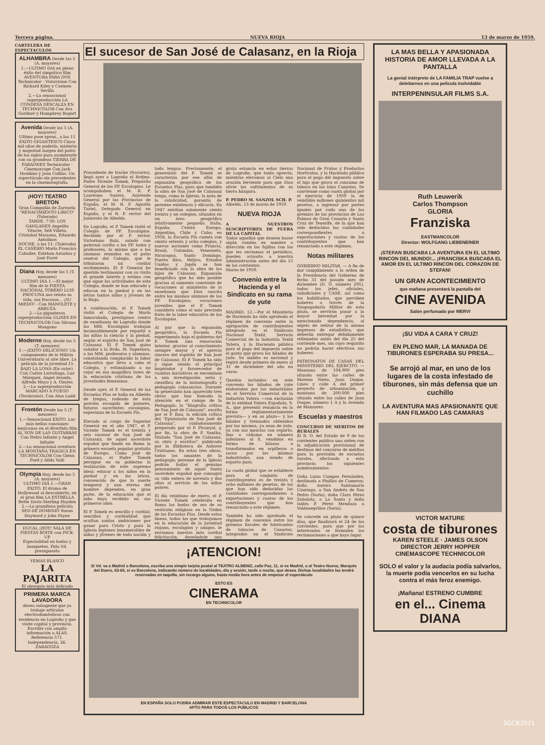Tercera página. NUEVA RIOJA 13 de marzo de 1959.
CARTELERA DE ESPECTACULOS
ALHAMBRA Desde las 5 (A. mayores)
1.—ULTIMO DIA en pleno éxito del simpático film AVENTURA PARA DOS Technicolor - Vistavision Con Richard Kiley y Carmen Sevilla
2.—La sensacional superproducción LA CONDESA DESCALZA EN TECHNICOLOR Con Ava Gardner y Humphrey Bogart
Avenida Desde las 5 (A. mayores)
Ultimo pase aprox., a las 11 EXITO GIGANTESCO Cinco mil años de poderío, misterio y majestad surgen del polvo de los siglos para asombrarle con su grandeza TIERRA DE FARAONES Technicolor - Cinemascope Con Jack Hawkins y Joan Collins. Un espectáculo sin precedentes en la cinematografía.
¡HOY! TEATRO BRETON
Gran Compañía de Zarzuela "RENACIMIENTO LIRICO" (Tolerado)
TARDE, 7'30: LOS GAVILANES Angelita Vitucte, Sefi Villeta, Cristobal Massana, Eduardo Antolinos
NOCHE, a las 11: (Tolerado) EL CASERIO María Francica Caballer, Esteban Astarloa y José Farré
Diana Hoy, desde las 5 (T. menores)
ULTIMO DIA 1.—El mejor film de la FIESTA NACIONAL TORERO LUIS PROCUNA nos relata su vida, sus fracasos... ¡SU MIEDO! - Con MANOLETE y ARRUZA.
2.—La gigantesca superproducción ULISES EN TECHNICOLOR Con Silvana Mangano
Moderno Hoy, desde las 5 (T. menores)
1.—¡EXITO DELICIOSO! Un campamento de la Milicia Universitaria al aire libre. La película de la juventud 15 BAJO LA LONA (En color). Con Carlos Larrañaga, Luz Márquez, Angel Aranda, Alfredo Mayo y A. Ozores
2.—La superproducción MARCADO A FUEGO (Tecnicolor). Con Alan Ladd
Frontón Desde las 5 (T. menores)
1.—Sensacional EXITO. Las más bellas canciones mejicanas en el divertido film AL SON DE LAS GUITARRAS Con Pedro Infante y Angel Infante
2.—La sensacional aventura LA MONTAÑA TRAGICA EN TECHNICOLOR Con Glenn Ford y Alida Valli
Olympia Hoy, desde las 5 (A. mayores)
ULTIMO DIA 1.—GRAN EXITO. El drama de Hollywood al descubierto, en el gran film LA ESTRELLA Bette Davis-Sterling Hayden
2.—La grandiosa película SED DE DOMINIO Susan Hayward y John Payne
DUCAL ¡HOY! SALA DE FIESTAS BOITE con PICK-UP
Especialidad en bodas y banquetes. Pida Vd. presupuesto
YEMAS BLASCO
LA PAJARITA
El obsequio más delicado
PRIMERA MARCA LAVADORA
desea subagente que ya trabaje artículos electrodomésticos con residencia en Logroño y que visite capital y provincia. Escribir con amplia información a ALAS. Referencia 571. Independencia, 26. ZARAGOZA
El sucesor de San José de Calasanz, en la Rioja
Procedente de Irache (Navarra), llegó ayer a Logroño el Rvdmo. Padre Vicente Tomek, Prepósito General de los PP. Escolapios. Le acompañaban el M. R. P. Laureano Suárez, Asistente General por las Provincias de España; el M. R. P. Agustín Turiel, Delegado General en España, y el R. P. rector del Juniorato de Albelda.
En Logroño, el P. Tomek visitó el Colegio de PP. Escolapios. Recibido por el P. rector, Victoriano Ruiz, saludó con paternal cariño a los PP. todos y profesores, lo mismo que a los alumnos reunidos en el patio central del Colegio, que le tributaron un cordial recibimiento. El P. General he querido testimoniar con su visita el grande interés y estima con que sigue las actividades de este Colegio, donde se han educado y educan en la piedad y en las letras tantos niños y jóvenes de la Rioja.
A continuación, el P. Tomek visitó el Colegio de María Inmaculada, prestigioso centro de enseñanza de Logroño donde las MM. Escolapias trabajan incansablemente por repartir a las niñas la ciencia y la piedad, según el espíritu de San José de Calasanz. El P. Tomek quiso saludar a la Rvda. M. Superiora, a las MM. profesoras y alumnas, constatando complacido la labor educativa que lleva a cabo el Colegio, y estimulando a no cejar en esa magnífica tarea de la educación cristiana de las juventudes femeninas.
Desde ayer, el P. General de las Escuelas Pías se halla en Albelda de Iregua, rodeado de ésta porción escogida de juniores, futuros sacerdotes escolapios, esperanza de la Escuela Pía.
Elevado al cargo de Superior General en el año 1947, el P. Vicente Tomek es el treinta y seis sucesor de San José de Calasanz, de aquel sacerdote español que fundó en Roma la primera escuela popular gratuita de Europa. Como José de Calasanz, el Padre Tomek persigue en su gobierno la realización de este supremo ideal: educar a los niños en la piedad y en las letras, convencido de que la suerte temporal y aun eterna del hombre dependen, en gran parte, de la educación que el niño haya recibido en sus primeros años.
El P. Tomek es sencillo y cordial; sencillez y cordialidad que ocultan santas ambiciones por ganar para Cristo y para la Iglesia legiones innumerables de niños y jóvenes de toda nación y toda lengua. Precisamente, el generalato del P. Tomek se caracteriza por ese afán de expansión geográfica de las Escuelas Pías, para que también la obra de San José de Calasanz tenga, como la Iglesia, la nota de la catolicidad, garantía de perenne existencia y eficacia. En 1947 existían solamente ciento treinta y un colegios, situados en un área geográfica relativamente pequeña: Italia, España, Centro Europa, Argentina, Chile y Cuba; en 1958, la Escuela Pía cuenta con ciento setenta y ocho colegios, y nuevas naciones como Francia, Brasil, Colombia, Venezuela, Nicaragua, Santo Domingo, Puerto Rico, Méjico, Estados Unidos y Japón se han beneficiado con la obra de los hijos de Calasanz. Expansión geográfica que ha sido posible gracias al aumento constante de vocaciones al ministerio de la enseñanza que Dios suscita entre los mismos alumnos de los PP. Escolapios; vocaciones juveniles que el P. Tomek considera como el más preciado fruto de la labor educativa de los Escolapios.
Al par que la expansión geográfica, la Escuela Pía experimenta bajo el gobierno del P. Tomek una renovación interior, gracias al conocimiento siempre mayor y el aprecio sincero del espíritu de San José de Calasanz. El P. Tomek ha sido y sigue siendo el principal inspirador y favorecedor de cuantas iniciativas se encaminan a una investigación seria y científica de la historiografía y pedagogía calasancias. Durante su generalato han aparecido tres obras que han llamado la atención en el campo de la Pedagogía: la "Biografía crítica de San José de Calasanz", escrita por el P. Bau; la edición crítica del "Epistolario de San José de Calasanz", cuidadosamente preparada por el P. Picanyol, y, por fin, la obra de P. Santha, titulada "San José de Calasanz, su obra y escritos", publicada por la Biblioteca de Autores Cristianos. En estas tres obras, todos los amantes de la pedagogía perenne de la Iglesia podrán hallar el genuino pensamiento de aquel Santo sacerdote español que consagró su vida entera de noventa y dos años al servicio de los niños pobres.
El día veintiuno de enero, el P. Vicente Tomek celebraba en Roma las bodas de oro de su vestición religiosa en la Orden de las Escuelas Pías. Desde estas líneas, todos los que trabajamos en la educación de la juventud riojana, escolapios y amigos, le enviamos nuestra más cordial felicitación, deseándole una grata estancia en estas tierras de Logroño, que tanto aprecia; mientras elevamos al Cielo una oración ferviente para que Dios alivie los sufrimientos de su tierra húngara.
P. PEDRO M. SANZOL SCH. P.
Albelda, 13 de marzo de 1959.
NUEVA RIOJA
A NUESTROS SUSCRIPTORES DE FUERA DE LA CAPITAL
Todos aquellos que deseen hacer algún cambio en nombre o dirección en las fajillas con las que les enviamos el periódico, pueden avisarlo a nuestra Administración antes del día 15 de los corrientes.
Marzo de 1959.
Convenio entre la Hacienda y el Sindicato en su rama de yute
MADRID, 12.—Por el Ministerio de Hacienda ha sido aprobado el régimen de convenio entre la agrupación de contribuyentes integrada en el Sindicato Nacional Textil, Servicio Comercial de la Industria Textil Yutera, y la Hacienda pública para el pago del impuesto sobre el gasto que grava los hilados de yute. Su ámbito es nacional y regirá desde primero de enero al 31 de diciembre del año en curso.
Quedan incluidos en este convenio los hilados de yute elaborados por los industriales en el Servicio Comercial de la Industria Yutera —con exclusión de la entidad Yutera Española, S. A., que presentó renuncia en la forma reglamentariamente prevista— y en su plazo— y los hilados y trenzados obtenidos por los mismos, ya sean de yute, ya con sus mezclas con esparto, lino o cáñamo en número inferiores al 8, vendidos en forma de hilazas o transformados en arpilleras o sacos por los mismos industriales, aun siendo de esparto puro.
La cuota global que se establece para el conjunto de contribuyentes es de treinta y ocho millones de pesetas, de las que han sido deducidas las cantidades correspondientes a exportaciones y cuotas de los contribuyentes que han renunciado a este régimen.
También ha sido aprobado el régimen de convenio entre los gremios fiscales de fabricantes de tabacos de Canarias, integrados en el Sindicato Nacional de Frutos y Productos Hortícolas, y la Hacienda pública para el pago del impuesto sobre el lujo que grava el consumo de tabaco en las Islas Canarias. Se convienne como cuota global por el ejercicio de 1959 la de veintidós millones quinientas mil pesetas, a ingresar por partes iguales por cada uno de los gremios de las provincias de Las Palmas de Gran Canaria y Santa Cruz de Tenerife, de la que han sido deducidas las cantidades correspondientes a exportaciones y cuotas de los contribuyentes que han renunciado a este régimen.
Notas militares
GOBIERNO MILITAR. — A fin de dar cumplimiento a la orden de la Presidencia del Gobierno de fecha 31 del pasado mes de diciembre (D. O. número 291), todos los jefes, oficiales, suboficiales y CASE, así como los habilitados, que perciben haberes a través de la Suopagaduría Militar de esta plaza, se servirán pasar a la mayor brevedad por la mencionada dependencia, al objeto de retirar de la misma impresos de estadística, que deberán entregar debidamente rellenados antes del día 25 del corriente mes, sin cuyo requisito no podrán hacer efectivos sus haberes.
PATRONATOS DE CASAS DEL MINISTERIO DEL EJERCITO. — Manzana de 104.900 pies situada entre las calles de Moreno Nieto, Juan Duque, Lineo y calle A del primer proyecto de urbanización, y manzana de 200.000 pies situada entre las calles de Juan Duque, número 1 A y la Avenida de Manzares.
Escuelas y maestros
CONCURSO DE MERITOS DE RURALES
El B. O. del Estado de 9 de los corrientes publica una orden con la adjudicación provisional de destinos del concurso de méritos para la provisión de escuelas rurales, afectando a esta provincia los siguientes nombramientos:
Doña Luisa Campos Fernández, destinada a Pinillos de Cameros; doña Aurora Santamaría Uzuriaga, a San Andrés de San Pedro (Soria); doña Clara Pérez Zabalota, a La Santa y doña Isidra P. Pérez Mendaza a Valdenegrillos (Soria).
Se concede un plazo de quince días, que finalizará el 24 de los corrientes, para que por las interesadas se formulen las reclamaciones a que haya lugar.
¡ATENCION!
Si Vd. va a Madrid o Barcelona, escriba una simple tarjeta postal al TEATRO ALBENIZ, calle Paz, 11, si es Madrid, o al Teatro Nuevo, Marqués del Duero, 63-65, si es Barcelona, indicando número de localidades, día y sesión, tarde o noche, que desea. Dichas localidades las tendrá reservadas en taquilla, sin recargo alguno, hasta media hora antes de empezar el espectáculo
ESTO ES
CINERAMA
EN TECHNICOLOR
EN ESPAÑA SOLO PODRA ADMIRAR ESTE ESPECTACULO EN MADRID Y BARCELONA
APTO PARA TODOS LOS PUBLICOS
LA MAS BELLA Y APASIONADA HISTORIA DE AMOR LLEVADA A LA PANTALLA
La genial intérprete de LA FAMILIA TRAP vuelve a deleitarnos en una película inolvidable
INTERPENINSULAR FILMS S.A.
Ruth Leuwerik
Carlos Thompson
GLORIA
Franziska
EASTMANCOLOR
Director: WOLFGANG LIEBENEINER
¡STEFAN BUSCABA LA AVENTURA EN EL ULTIMO RINCON DEL MUNDO!... ¡FRANCISKA BUSCABA EL AMOR EN EL ULTIMO RINCON DEL CORAZON DE STEFAN!
UN GRAN ACONTECIMIENTO
que mañana presentará la pantalla del
CINE AVENIDA
Salón perfumado por MERVI
¡SU VIDA A CARA Y CRUZ!
EN PLENO MAR, LA MANADA DE TIBURONES ESPERABA SU PRESA...
Se arrojó al mar, en uno de los lugares de la costa infestado de tiburones, sin más defensa que un cuchillo
LA AVENTURA MAS APASIONANTE QUE HAN FILMADO LAS CAMARAS
VICTOR MATURE
costa de tiburones
KAREN STEELE · JAMES OLSON
DIRECTOR JERRY HOPPER
CINEMASCOPE TECHNICOLOR
SOLO el valor y la audacia podía salvarlos, la muerte podía vencerlos en su lucha contra el más feroz enemigo.
¡Mañana! ESTRENO CUMBRE
en el... Cinema DIANA
SGCB2021